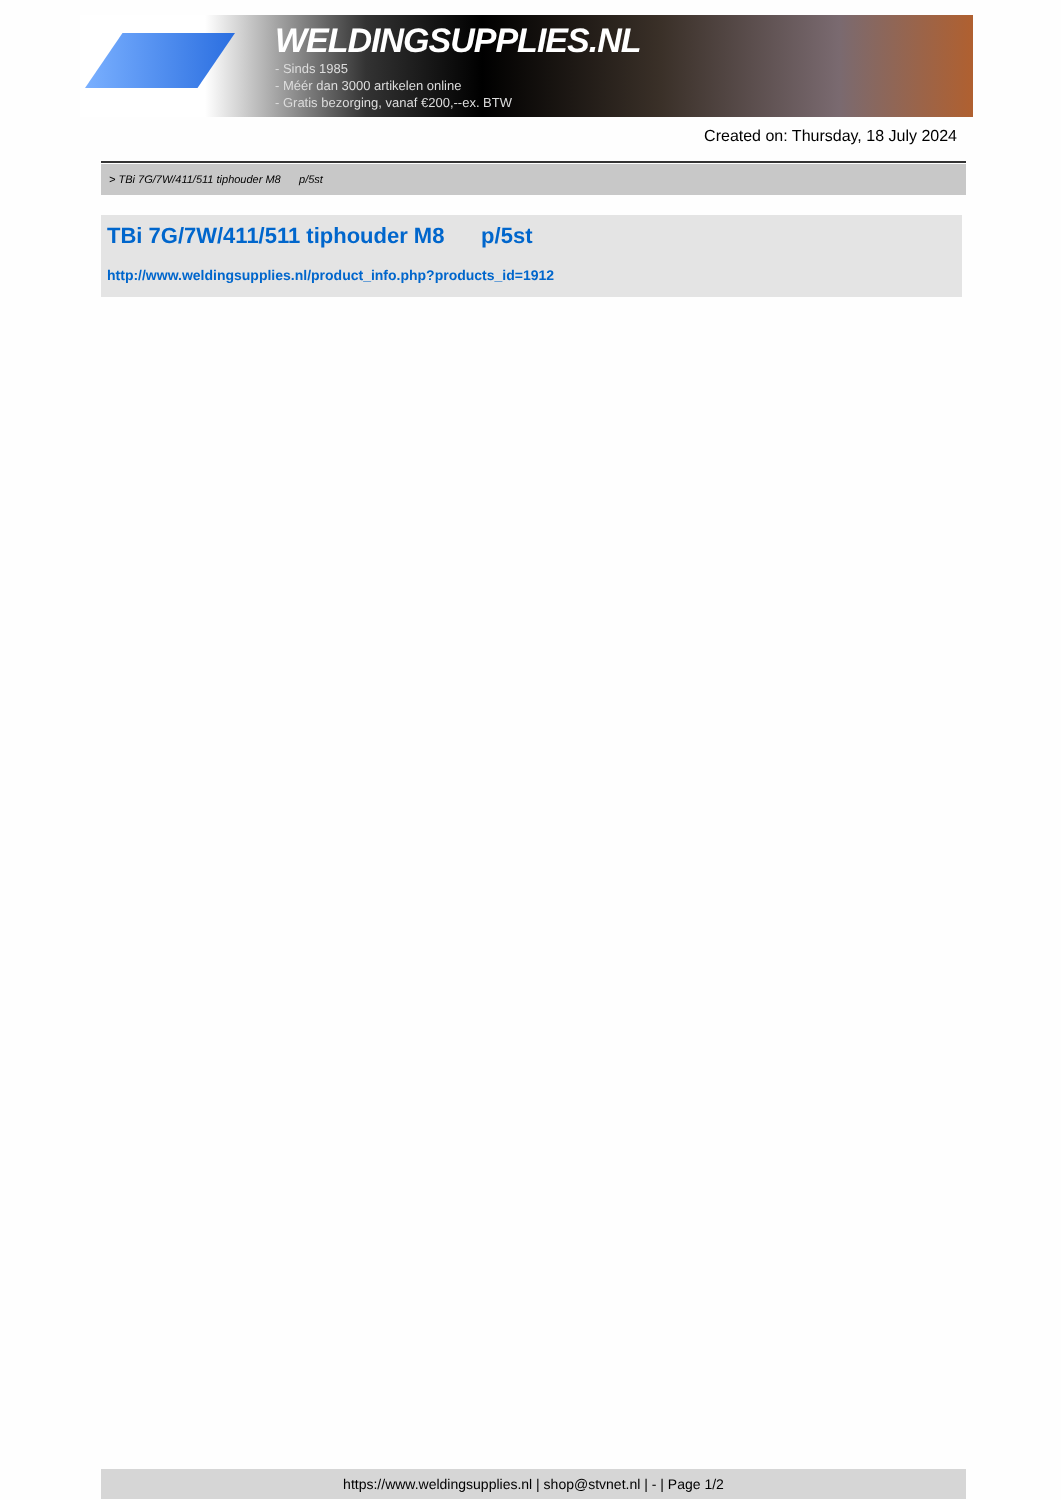WELDINGSUPPLIES.NL
- Sinds 1985
- Méér dan 3000 artikelen online
- Gratis bezorging, vanaf €200,--ex. BTW
Created on: Thursday, 18 July 2024
> TBi 7G/7W/411/511 tiphouder M8 p/5st
TBi 7G/7W/411/511 tiphouder M8 p/5st
http://www.weldingsupplies.nl/product_info.php?products_id=1912
https://www.weldingsupplies.nl | shop@stvnet.nl | - | Page 1/2